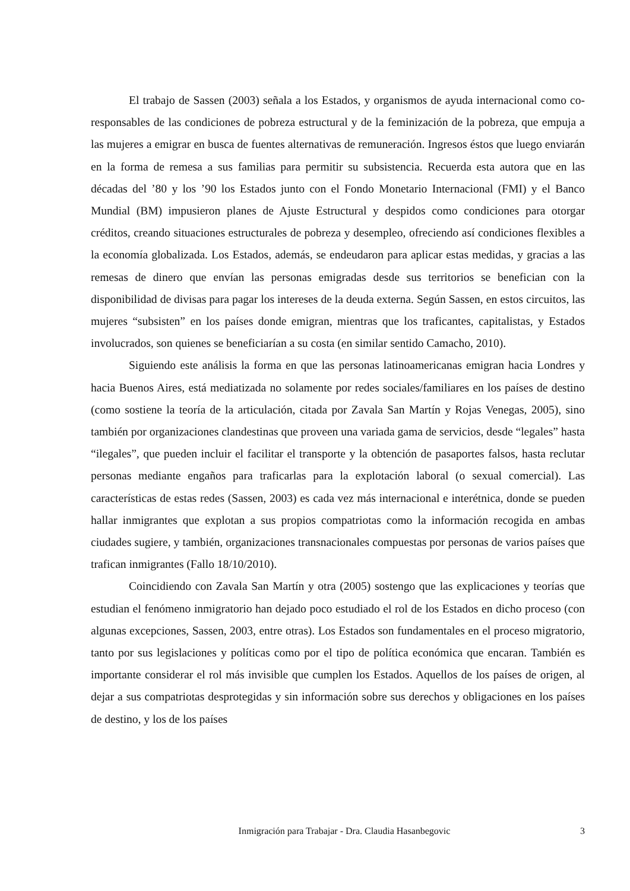El trabajo de Sassen (2003) señala a los Estados, y organismos de ayuda internacional como co-responsables de las condiciones de pobreza estructural y de la feminización de la pobreza, que empuja a las mujeres a emigrar en busca de fuentes alternativas de remuneración. Ingresos éstos que luego enviarán en la forma de remesa a sus familias para permitir su subsistencia. Recuerda esta autora que en las décadas del ’80 y los ’90 los Estados junto con el Fondo Monetario Internacional (FMI) y el Banco Mundial (BM) impusieron planes de Ajuste Estructural y despidos como condiciones para otorgar créditos, creando situaciones estructurales de pobreza y desempleo, ofreciendo así condiciones flexibles a la economía globalizada. Los Estados, además, se endeudaron para aplicar estas medidas, y gracias a las remesas de dinero que envían las personas emigradas desde sus territorios se benefician con la disponibilidad de divisas para pagar los intereses de la deuda externa. Según Sassen, en estos circuitos, las mujeres “subsisten” en los países donde emigran, mientras que los traficantes, capitalistas, y Estados involucrados, son quienes se beneficiarían a su costa (en similar sentido Camacho, 2010).
Siguiendo este análisis la forma en que las personas latinoamericanas emigran hacia Londres y hacia Buenos Aires, está mediatizada no solamente por redes sociales/familiares en los países de destino (como sostiene la teoría de la articulación, citada por Zavala San Martín y Rojas Venegas, 2005), sino también por organizaciones clandestinas que proveen una variada gama de servicios, desde “legales” hasta “ilegales”, que pueden incluir el facilitar el transporte y la obtención de pasaportes falsos, hasta reclutar personas mediante engaños para traficarlas para la explotación laboral (o sexual comercial). Las características de estas redes (Sassen, 2003) es cada vez más internacional e interétnica, donde se pueden hallar inmigrantes que explotan a sus propios compatriotas como la información recogida en ambas ciudades sugiere, y también, organizaciones transnacionales compuestas por personas de varios países que trafican inmigrantes (Fallo 18/10/2010).
Coincidiendo con Zavala San Martín y otra (2005) sostengo que las explicaciones y teorías que estudian el fenómeno inmigratorio han dejado poco estudiado el rol de los Estados en dicho proceso (con algunas excepciones, Sassen, 2003, entre otras). Los Estados son fundamentales en el proceso migratorio, tanto por sus legislaciones y políticas como por el tipo de política económica que encaran. También es importante considerar el rol más invisible que cumplen los Estados. Aquellos de los países de origen, al dejar a sus compatriotas desprotegidas y sin información sobre sus derechos y obligaciones en los países de destino, y los de los países
Inmigración para Trabajar - Dra. Claudia Hasanbegovic 3